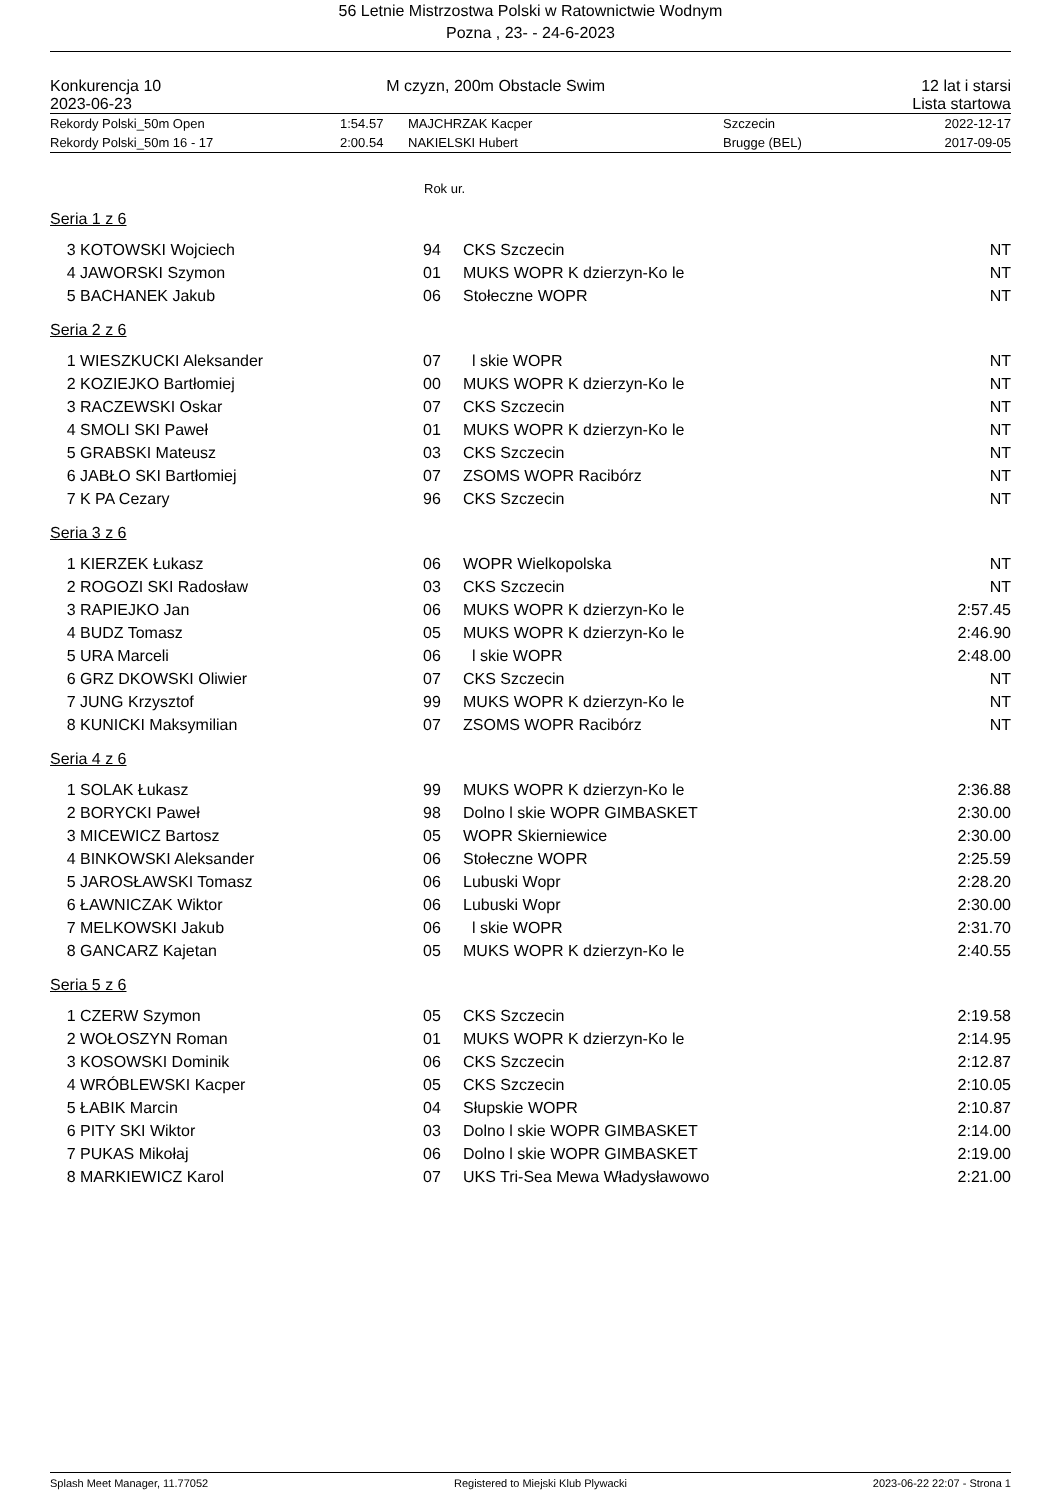56 Letnie Mistrzostwa Polski w Ratownictwie Wodnym
Pozna , 23- - 24-6-2023
| Konkurencja 10 | M czyzn, 200m Obstacle Swim | 12 lat i starsi |
| 2023-06-23 | | Lista startowa |
| Rekordy Polski_50m Open | 1:54.57 | MAJCHRZAK Kacper | Szczecin | 2022-12-17 |
| Rekordy Polski_50m 16 - 17 | 2:00.54 | NAKIELSKI Hubert | Brugge (BEL) | 2017-09-05 |
Rok ur.
Seria 1 z 6
| 3 | KOTOWSKI Wojciech | 94 | CKS Szczecin | NT |
| 4 | JAWORSKI Szymon | 01 | MUKS WOPR K dzierzyn-Ko le | NT |
| 5 | BACHANEK Jakub | 06 | Stołeczne WOPR | NT |
Seria 2 z 6
| 1 | WIESZKUCKI Aleksander | 07 | l skie WOPR | NT |
| 2 | KOZIEJKO Bartłomiej | 00 | MUKS WOPR K dzierzyn-Ko le | NT |
| 3 | RACZEWSKI Oskar | 07 | CKS Szczecin | NT |
| 4 | SMOLI SKI Paweł | 01 | MUKS WOPR K dzierzyn-Ko le | NT |
| 5 | GRABSKI Mateusz | 03 | CKS Szczecin | NT |
| 6 | JABŁO SKI Bartłomiej | 07 | ZSOMS WOPR Racibórz | NT |
| 7 | K PA Cezary | 96 | CKS Szczecin | NT |
Seria 3 z 6
| 1 | KIERZEK Łukasz | 06 | WOPR Wielkopolska | NT |
| 2 | ROGOZI SKI Radosław | 03 | CKS Szczecin | NT |
| 3 | RAPIEJKO Jan | 06 | MUKS WOPR K dzierzyn-Ko le | 2:57.45 |
| 4 | BUDZ Tomasz | 05 | MUKS WOPR K dzierzyn-Ko le | 2:46.90 |
| 5 | URA Marceli | 06 | l skie WOPR | 2:48.00 |
| 6 | GRZ DKOWSKI Oliwier | 07 | CKS Szczecin | NT |
| 7 | JUNG Krzysztof | 99 | MUKS WOPR K dzierzyn-Ko le | NT |
| 8 | KUNICKI Maksymilian | 07 | ZSOMS WOPR Racibórz | NT |
Seria 4 z 6
| 1 | SOLAK Łukasz | 99 | MUKS WOPR K dzierzyn-Ko le | 2:36.88 |
| 2 | BORYCKI Paweł | 98 | Dolno l skie WOPR GIMBASKET | 2:30.00 |
| 3 | MICEWICZ Bartosz | 05 | WOPR Skierniewice | 2:30.00 |
| 4 | BINKOWSKI Aleksander | 06 | Stołeczne WOPR | 2:25.59 |
| 5 | JAROSŁAWSKI Tomasz | 06 | Lubuski Wopr | 2:28.20 |
| 6 | ŁAWNICZAK Wiktor | 06 | Lubuski Wopr | 2:30.00 |
| 7 | MELKOWSKI Jakub | 06 | l skie WOPR | 2:31.70 |
| 8 | GANCARZ Kajetan | 05 | MUKS WOPR K dzierzyn-Ko le | 2:40.55 |
Seria 5 z 6
| 1 | CZERW Szymon | 05 | CKS Szczecin | 2:19.58 |
| 2 | WOŁOSZYN Roman | 01 | MUKS WOPR K dzierzyn-Ko le | 2:14.95 |
| 3 | KOSOWSKI Dominik | 06 | CKS Szczecin | 2:12.87 |
| 4 | WRÓBLEWSKI Kacper | 05 | CKS Szczecin | 2:10.05 |
| 5 | ŁABIK Marcin | 04 | Słupskie WOPR | 2:10.87 |
| 6 | PITY SKI Wiktor | 03 | Dolno l skie WOPR GIMBASKET | 2:14.00 |
| 7 | PUKAS Mikołaj | 06 | Dolno l skie WOPR GIMBASKET | 2:19.00 |
| 8 | MARKIEWICZ Karol | 07 | UKS Tri-Sea Mewa Władysławowo | 2:21.00 |
Splash Meet Manager, 11.77052 Registered to Miejski Klub Plywacki 2023-06-22 22:07 - Strona 1